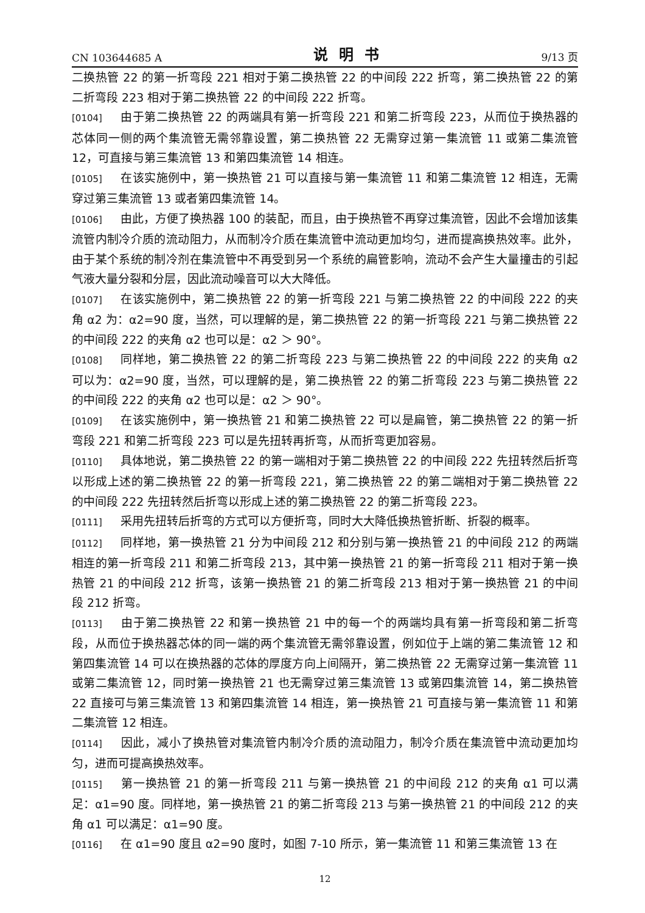CN 103644685 A 说明书 9/13 页
二换热管 22 的第一折弯段 221 相对于第二换热管 22 的中间段 222 折弯，第二换热管 22 的第二折弯段 223 相对于第二换热管 22 的中间段 222 折弯。
[0104] 由于第二换热管 22 的两端具有第一折弯段 221 和第二折弯段 223，从而位于换热器的芯体同一侧的两个集流管无需邻靠设置，第二换热管 22 无需穿过第一集流管 11 或第二集流管 12，可直接与第三集流管 13 和第四集流管 14 相连。
[0105] 在该实施例中，第一换热管 21 可以直接与第一集流管 11 和第二集流管 12 相连，无需穿过第三集流管 13 或者第四集流管 14。
[0106] 由此，方便了换热器 100 的装配，而且，由于换热管不再穿过集流管，因此不会增加该集流管内制冷介质的流动阻力，从而制冷介质在集流管中流动更加均匀，进而提高换热效率。此外，由于某个系统的制冷剂在集流管中不再受到另一个系统的扁管影响，流动不会产生大量撞击的引起气液大量分裂和分层，因此流动噪音可以大大降低。
[0107] 在该实施例中，第二换热管 22 的第一折弯段 221 与第二换热管 22 的中间段 222 的夹角 α2 为：α2=90 度，当然，可以理解的是，第二换热管 22 的第一折弯段 221 与第二换热管 22 的中间段 222 的夹角 α2 也可以是：α2 ＞ 90°。
[0108] 同样地，第二换热管 22 的第二折弯段 223 与第二换热管 22 的中间段 222 的夹角 α2 可以为：α2=90 度，当然，可以理解的是，第二换热管 22 的第二折弯段 223 与第二换热管 22 的中间段 222 的夹角 α2 也可以是：α2 ＞ 90°。
[0109] 在该实施例中，第一换热管 21 和第二换热管 22 可以是扁管，第二换热管 22 的第一折弯段 221 和第二折弯段 223 可以是先扭转再折弯，从而折弯更加容易。
[0110] 具体地说，第二换热管 22 的第一端相对于第二换热管 22 的中间段 222 先扭转然后折弯以形成上述的第二换热管 22 的第一折弯段 221，第二换热管 22 的第二端相对于第二换热管 22 的中间段 222 先扭转然后折弯以形成上述的第二换热管 22 的第二折弯段 223。
[0111] 采用先扭转后折弯的方式可以方便折弯，同时大大降低换热管折断、折裂的概率。
[0112] 同样地，第一换热管 21 分为中间段 212 和分别与第一换热管 21 的中间段 212 的两端相连的第一折弯段 211 和第二折弯段 213，其中第一换热管 21 的第一折弯段 211 相对于第一换热管 21 的中间段 212 折弯，该第一换热管 21 的第二折弯段 213 相对于第一换热管 21 的中间段 212 折弯。
[0113] 由于第二换热管 22 和第一换热管 21 中的每一个的两端均具有第一折弯段和第二折弯段，从而位于换热器芯体的同一端的两个集流管无需邻靠设置，例如位于上端的第二集流管 12 和第四集流管 14 可以在换热器的芯体的厚度方向上间隔开，第二换热管 22 无需穿过第一集流管 11 或第二集流管 12，同时第一换热管 21 也无需穿过第三集流管 13 或第四集流管 14，第二换热管 22 直接可与第三集流管 13 和第四集流管 14 相连，第一换热管 21 可直接与第一集流管 11 和第二集流管 12 相连。
[0114] 因此，减小了换热管对集流管内制冷介质的流动阻力，制冷介质在集流管中流动更加均匀，进而可提高换热效率。
[0115] 第一换热管 21 的第一折弯段 211 与第一换热管 21 的中间段 212 的夹角 α1 可以满足：α1=90 度。同样地，第一换热管 21 的第二折弯段 213 与第一换热管 21 的中间段 212 的夹角 α1 可以满足：α1=90 度。
[0116] 在 α1=90 度且 α2=90 度时，如图 7-10 所示，第一集流管 11 和第三集流管 13 在
12